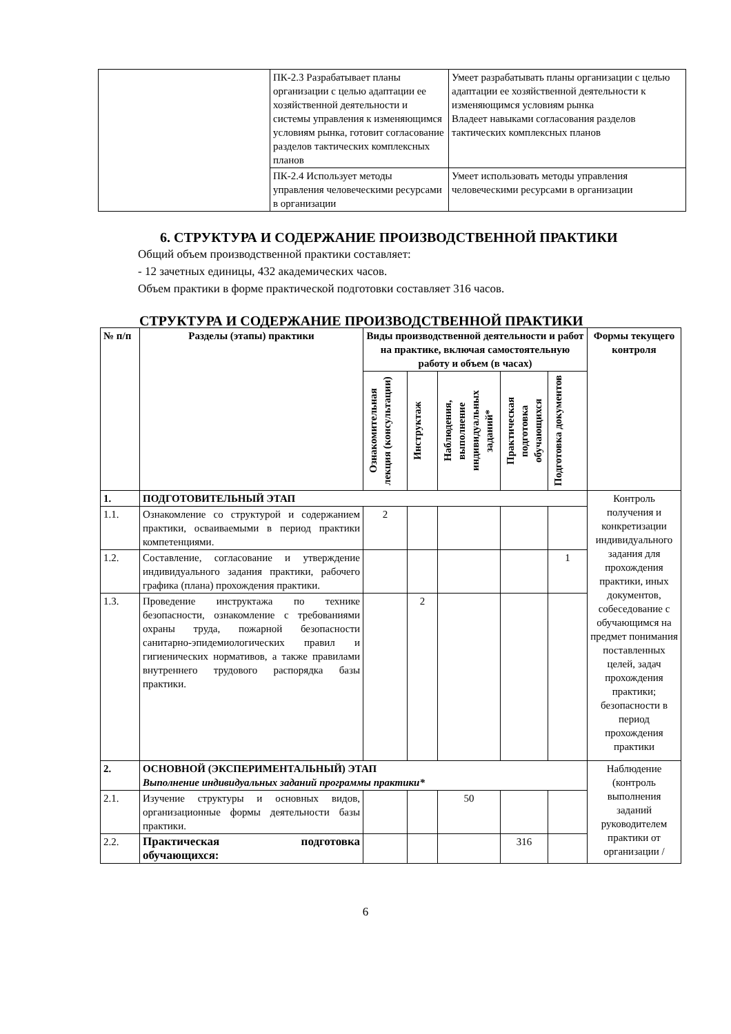| | ПК-2.3 Разрабатывает планы организации с целью адаптации ее хозяйственной деятельности и системы управления к изменяющимся условиям рынка, готовит согласование разделов тактических комплексных планов | Умеет разрабатывать планы организации с целью адаптации ее хозяйственной деятельности к изменяющимся условиям рынка Владеет навыками согласования разделов тактических комплексных планов |
| | ПК-2.4 Использует методы управления человеческими ресурсами в организации | Умеет использовать методы управления человеческими ресурсами в организации |
6. СТРУКТУРА И СОДЕРЖАНИЕ ПРОИЗВОДСТВЕННОЙ ПРАКТИКИ
Общий объем производственной практики составляет:
- 12 зачетных единицы, 432 академических часов.
Объем практики в форме практической подготовки составляет 316 часов.
СТРУКТУРА И СОДЕРЖАНИЕ ПРОИЗВОДСТВЕННОЙ ПРАКТИКИ
| № п/п | Разделы (этапы) практики | Виды производственной деятельности и работ на практике, включая самостоятельную работу и объем (в часах) | | | | | Формы текущего контроля |
| --- | --- | --- | --- | --- | --- | --- | --- |
| | | Ознакомительная лекция (консультации) | Инструктаж | Наблюдения, выполнение индивидуальных заданий* | Практическая подготовка обучающихся | Подготовка документов | |
| 1. | ПОДГОТОВИТЕЛЬНЫЙ ЭТАП | | | | | | Контроль получения и конкретизации индивидуального задания для прохождения практики, иных документов, собеседование с обучающимся на предмет понимания поставленных целей, задач прохождения практики; безопасности в период прохождения практики |
| 1.1. | Ознакомление со структурой и содержанием практики, осваиваемыми в период практики компетенциями. | 2 | | | | | |
| 1.2. | Составление, согласование и утверждение индивидуального задания практики, рабочего графика (плана) прохождения практики. | | | | | 1 | |
| 1.3. | Проведение инструктажа по технике безопасности, ознакомление с требованиями охраны труда, пожарной безопасности санитарно-эпидемиологических правил и гигиенических нормативов, а также правилами внутреннего трудового распорядка базы практики. | | 2 | | | | |
| 2. | ОСНОВНОЙ (ЭКСПЕРИМЕНТАЛЬНЫЙ) ЭТАП Выполнение индивидуальных заданий программы практики* | | | | | | Наблюдение (контроль выполнения заданий руководителем практики от организации / |
| 2.1. | Изучение структуры и основных видов, организационные формы деятельности базы практики. | | | 50 | | | |
| 2.2. | Практическая подготовка обучающихся: | | | | 316 | | |
6